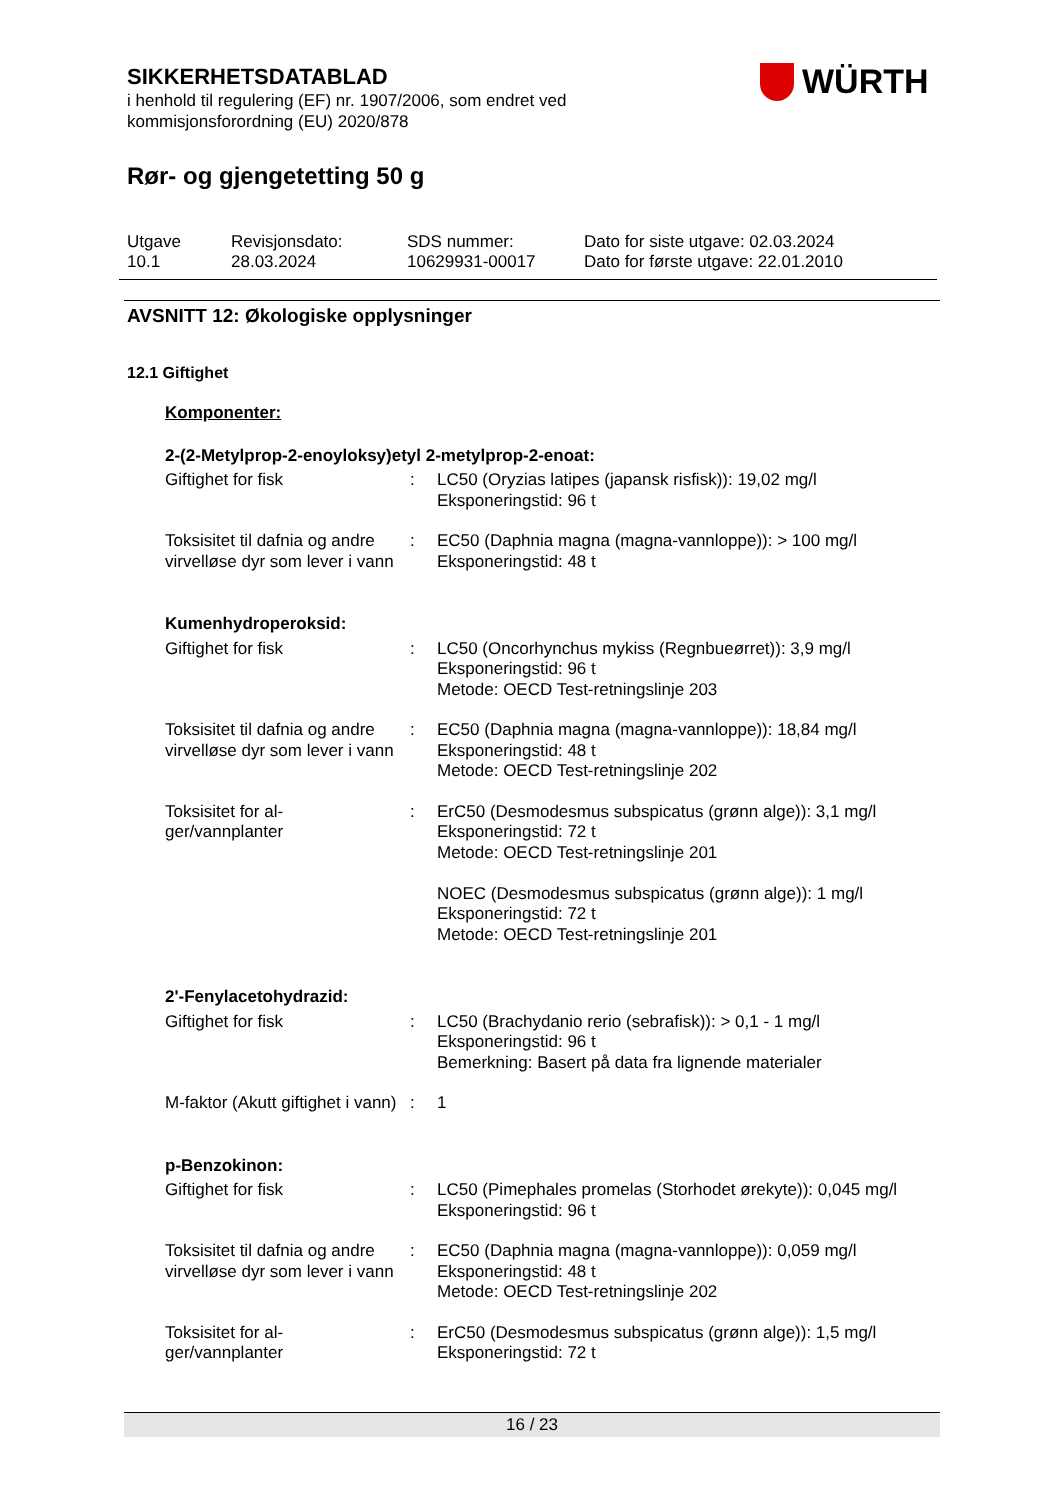SIKKERHETSDATABLAD
i henhold til regulering (EF) nr. 1907/2006, som endret ved
kommisjonsforordning (EU) 2020/878
Rør- og gjengetetting 50 g
WÜRTH
| Utgave 10.1 | Revisjonsdato: 28.03.2024 | SDS nummer: 10629931-00017 | Dato for siste utgave: 02.03.2024 Dato for første utgave: 22.01.2010 |
AVSNITT 12: Økologiske opplysninger
12.1 Giftighet
Komponenter:
2-(2-Metylprop-2-enoyloksy)etyl 2-metylprop-2-enoat:
| Giftighet for fisk | : | LC50 (Oryzias latipes (japansk risfisk)): 19,02 mg/l Eksponeringstid: 96 t |
| Toksisitet til dafnia og andre virvelløse dyr som lever i vann | : | EC50 (Daphnia magna (magna-vannloppe)): > 100 mg/l Eksponeringstid: 48 t |
Kumenhydroperoksid:
| Giftighet for fisk | : | LC50 (Oncorhynchus mykiss (Regnbueørret)): 3,9 mg/l Eksponeringstid: 96 t Metode: OECD Test-retningslinje 203 |
| Toksisitet til dafnia og andre virvelløse dyr som lever i vann | : | EC50 (Daphnia magna (magna-vannloppe)): 18,84 mg/l Eksponeringstid: 48 t Metode: OECD Test-retningslinje 202 |
| Toksisitet for al- ger/vannplanter | : | ErC50 (Desmodesmus subspicatus (grønn alge)): 3,1 mg/l Eksponeringstid: 72 t Metode: OECD Test-retningslinje 201 NOEC (Desmodesmus subspicatus (grønn alge)): 1 mg/l Eksponeringstid: 72 t Metode: OECD Test-retningslinje 201 |
2'-Fenylacetohydrazid:
| Giftighet for fisk | : | LC50 (Brachydanio rerio (sebrafisk)): > 0,1 - 1 mg/l Eksponeringstid: 96 t Bemerkning: Basert på data fra lignende materialer |
| M-faktor (Akutt giftighet i vann) | : | 1 |
p-Benzokinon:
| Giftighet for fisk | : | LC50 (Pimephales promelas (Storhodet ørekyte)): 0,045 mg/l Eksponeringstid: 96 t |
| Toksisitet til dafnia og andre virvelløse dyr som lever i vann | : | EC50 (Daphnia magna (magna-vannloppe)): 0,059 mg/l Eksponeringstid: 48 t Metode: OECD Test-retningslinje 202 |
| Toksisitet for al- ger/vannplanter | : | ErC50 (Desmodesmus subspicatus (grønn alge)): 1,5 mg/l Eksponeringstid: 72 t |
16 / 23